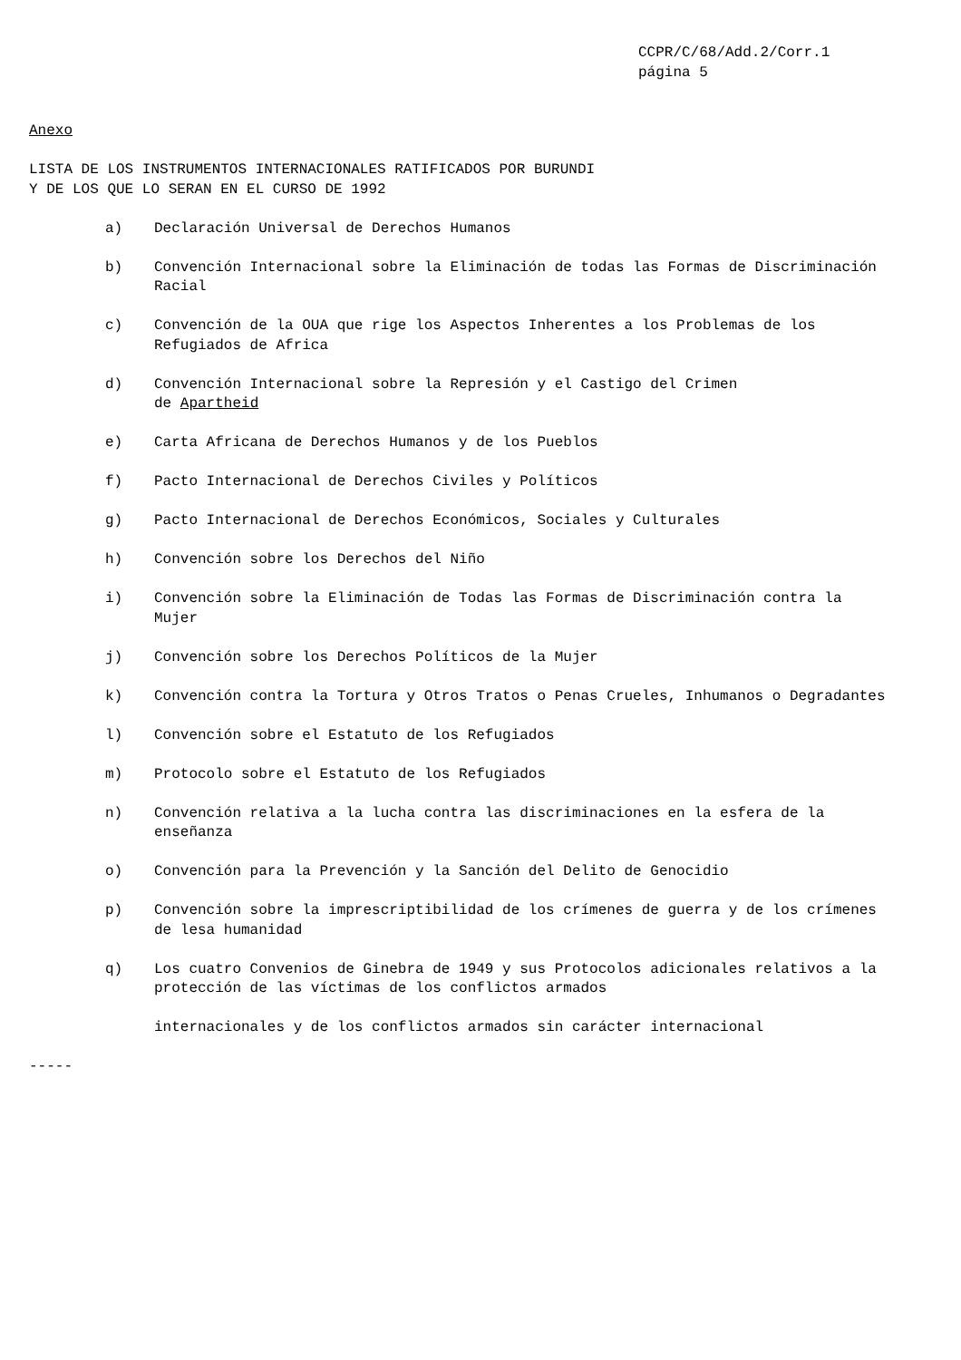CCPR/C/68/Add.2/Corr.1
página 5
Anexo
LISTA DE LOS INSTRUMENTOS INTERNACIONALES RATIFICADOS POR BURUNDI
Y DE LOS QUE LO SERAN EN EL CURSO DE 1992
a) Declaración Universal de Derechos Humanos
b) Convención Internacional sobre la Eliminación de todas las Formas de Discriminación Racial
c) Convención de la OUA que rige los Aspectos Inherentes a los Problemas de los Refugiados de Africa
d) Convención Internacional sobre la Represión y el Castigo del Crimen
de Apartheid
e) Carta Africana de Derechos Humanos y de los Pueblos
f) Pacto Internacional de Derechos Civiles y Políticos
g) Pacto Internacional de Derechos Económicos, Sociales y Culturales
h) Convención sobre los Derechos del Niño
i) Convención sobre la Eliminación de Todas las Formas de Discriminación contra la Mujer
j) Convención sobre los Derechos Políticos de la Mujer
k) Convención contra la Tortura y Otros Tratos o Penas Crueles, Inhumanos o Degradantes
l) Convención sobre el Estatuto de los Refugiados
m) Protocolo sobre el Estatuto de los Refugiados
n) Convención relativa a la lucha contra las discriminaciones en la esfera de la enseñanza
o) Convención para la Prevención y la Sanción del Delito de Genocidio
p) Convención sobre la imprescriptibilidad de los crímenes de guerra y de los crímenes de lesa humanidad
q) Los cuatro Convenios de Ginebra de 1949 y sus Protocolos adicionales relativos a la protección de las víctimas de los conflictos armados
internacionales y de los conflictos armados sin carácter internacional
-----